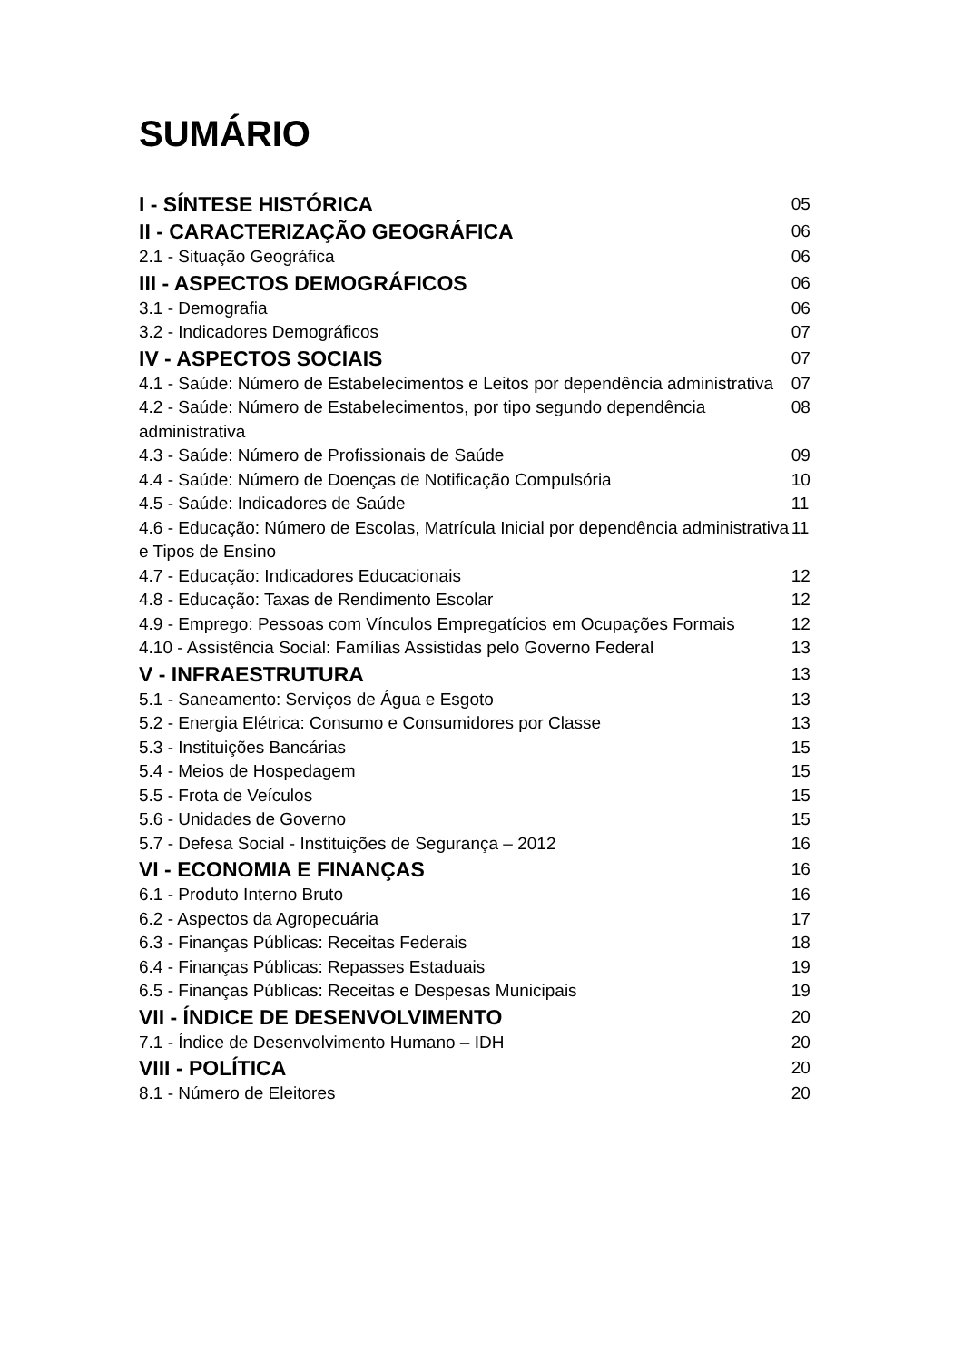SUMÁRIO
I - SÍNTESE HISTÓRICA 05
II - CARACTERIZAÇÃO GEOGRÁFICA 06
2.1 - Situação Geográfica 06
III - ASPECTOS DEMOGRÁFICOS 06
3.1 - Demografia 06
3.2 - Indicadores Demográficos 07
IV - ASPECTOS SOCIAIS 07
4.1 - Saúde: Número de Estabelecimentos e Leitos por dependência administrativa 07
4.2 - Saúde: Número de Estabelecimentos, por tipo segundo dependência administrativa 08
4.3 - Saúde: Número de Profissionais de Saúde 09
4.4 - Saúde: Número de Doenças de Notificação Compulsória 10
4.5 - Saúde: Indicadores de Saúde 11
4.6 - Educação: Número de Escolas, Matrícula Inicial por dependência administrativa e Tipos de Ensino 11
4.7 - Educação: Indicadores Educacionais 12
4.8 - Educação: Taxas de Rendimento Escolar 12
4.9 - Emprego: Pessoas com Vínculos Empregatícios em Ocupações Formais 12
4.10 - Assistência Social: Famílias Assistidas pelo Governo Federal 13
V - INFRAESTRUTURA 13
5.1 - Saneamento: Serviços de Água e Esgoto 13
5.2 - Energia Elétrica: Consumo e Consumidores por Classe 13
5.3 - Instituições Bancárias 15
5.4 - Meios de Hospedagem 15
5.5 - Frota de Veículos 15
5.6 - Unidades de Governo 15
5.7 - Defesa Social - Instituições de Segurança – 2012 16
VI - ECONOMIA E FINANÇAS 16
6.1 - Produto Interno Bruto 16
6.2 - Aspectos da Agropecuária 17
6.3 - Finanças Públicas: Receitas Federais 18
6.4 - Finanças Públicas: Repasses Estaduais 19
6.5 - Finanças Públicas: Receitas e Despesas Municipais 19
VII - ÍNDICE DE DESENVOLVIMENTO 20
7.1 - Índice de Desenvolvimento Humano – IDH 20
VIII - POLÍTICA 20
8.1 - Número de Eleitores 20